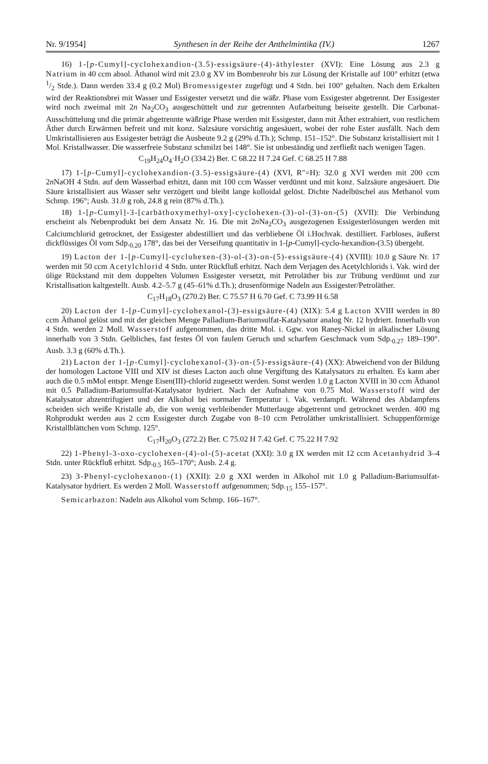Nr. 9/1954] Synthesen in der Reihe der Anthelmintika (IV.) 1267
16) 1-[p-Cumyl]-cyclohexandion-(3.5)-essigsäure-(4)-äthylester (XVI): Eine Lösung aus 2.3 g Natrium in 40 ccm absol. Äthanol wird mit 23.0 g XV im Bombenrohr bis zur Lösung der Kristalle auf 100° erhitzt (etwa 1/2 Stde.). Dann werden 33.4 g (0.2 Mol) Bromessigester zugefügt und 4 Stdn. bei 100° gehalten. Nach dem Erkalten wird der Reaktionsbrei mit Wasser und Essigester versetzt und die wäßr. Phase vom Essigester abgetrennt. Der Essigester wird noch zweimal mit 2n Na<sub>2</sub>CO<sub>3</sub> ausgeschüttelt und zur getrennten Aufarbeitung beiseite gestellt. Die Carbonat-Ausschüttelung und die primär abgetrennte wäßrige Phase werden mit Essigester, dann mit Äther extrahiert, von restlichem Äther durch Erwärmen befreit und mit konz. Salzsäure vorsichtig angesäuert, wobei der rohe Ester ausfällt. Nach dem Umkristallisieren aus Essigester beträgt die Ausbeute 9.2 g (29% d.Th.); Schmp. 151–152°. Die Substanz kristallisiert mit 1 Mol. Kristallwasser. Die wasserfreie Substanz schmilzt bei 148°. Sie ist unbeständig und zerfließt nach wenigen Tagen.
C<sub>19</sub>H<sub>24</sub>O<sub>4</sub>·H<sub>2</sub>O (334.2) Ber. C 68.22 H 7.24 Gef. C 68.25 H 7.88
17) 1-[p-Cumyl]-cyclohexandion-(3.5)-essigsäure-(4) (XVI, R″=H): 32.0 g XVI werden mit 200 ccm 2n NaOH 4 Stdn. auf dem Wasserbad erhitzt, dann mit 100 ccm Wasser verdünnt und mit konz. Salzsäure angesäuert. Die Säure kristallisiert aus Wasser sehr verzögert und bleibt lange kolloidal gelöst. Dichte Nadelbüschel aus Methanol vom Schmp. 196°; Ausb. 31.0 g roh, 24.8 g rein (87% d.Th.).
18) 1-[p-Cumyl]-3-[carbäthoxymethyl-oxy]-cyclohexen-(3)-ol-(3)-on-(5) (XVII): Die Verbindung erscheint als Nebenprodukt bei dem Ansatz Nr. 16. Die mit 2n Na<sub>2</sub>CO<sub>3</sub> ausgezogenen Essigesterlösungen werden mit Calciumchlorid getrocknet, der Essigester abdestilliert und das verbliebene Öl i.Hochvak. destilliert. Farbloses, äußerst dickflüssiges Öl vom Sdp.<sub>0.20</sub> 178°, das bei der Verseifung quantitativ in 1-[p-Cumyl]-cyclo-hexandion-(3.5) übergeht.
19) Lacton der 1-[p-Cumyl]-cyclohexen-(3)-ol-(3)-on-(5)-essigsäure-(4) (XVIII): 10.0 g Säure Nr. 17 werden mit 50 ccm Acetylchlorid 4 Stdn. unter Rückfluß erhitzt. Nach dem Verjagen des Acetylchlorids i. Vak. wird der ölige Rückstand mit dem doppelten Volumen Essigester versetzt, mit Petroläther bis zur Trübung verdünnt und zur Kristallisation kaltgestellt. Ausb. 4.2–5.7 g (45–61% d.Th.); drusenförmige Nadeln aus Essigester/Petroläther.
C<sub>17</sub>H<sub>18</sub>O<sub>3</sub> (270.2) Ber. C 75.57 H 6.70 Gef. C 73.99 H 6.58
20) Lacton der 1-[p-Cumyl]-cyclohexanol-(3)-essigsäure-(4) (XIX): 5.4 g Lacton XVIII werden in 80 ccm Äthanol gelöst und mit der gleichen Menge Palladium-Bariumsulfat-Katalysator analog Nr. 12 hydriert. Innerhalb von 4 Stdn. werden 2 Moll. Wasserstoff aufgenommen, das dritte Mol. i. Ggw. von Raney-Nickel in alkalischer Lösung innerhalb von 3 Stdn. Gelbliches, fast festes Öl von faulem Geruch und scharfem Geschmack vom Sdp.<sub>0.27</sub> 189–190°. Ausb. 3.3 g (60% d.Th.).
21) Lacton der 1-[p-Cumyl]-cyclohexanol-(3)-on-(5)-essigsäure-(4) (XX): Abweichend von der Bildung der homologen Lactone VIII und XIV ist dieses Lacton auch ohne Vergiftung des Katalysators zu erhalten. Es kann aber auch die 0.5 mMol entspr. Menge Eisen(III)-chlorid zugesetzt werden. Sonst werden 1.0 g Lacton XVIII in 30 ccm Äthanol mit 0.5 Palladium-Bariumsulfat-Katalysator hydriert. Nach der Aufnahme von 0.75 Mol. Wasserstoff wird der Katalysator abzentrifugiert und der Alkohol bei normaler Temperatur i. Vak. verdampft. Während des Abdampfens scheiden sich weiße Kristalle ab, die von wenig verbleibender Mutterlauge abgetrennt und getrocknet werden. 400 mg Rohprodukt werden aus 2 ccm Essigester durch Zugabe von 8–10 ccm Petroläther umkristallisiert. Schuppenförmige Kristallblättchen vom Schmp. 125°.
C<sub>17</sub>H<sub>20</sub>O<sub>3</sub> (272.2) Ber. C 75.02 H 7.42 Gef. C 75.22 H 7.92
22) 1-Phenyl-3-oxo-cyclohexen-(4)-ol-(5)-acetat (XXI): 3.0 g IX werden mit 12 ccm Acetanhydrid 3–4 Stdn. unter Rückfluß erhitzt. Sdp.<sub>0.5</sub> 165–170°; Ausb. 2.4 g.
23) 3-Phenyl-cyclohexanon-(1) (XXII): 2.0 g XXI werden in Alkohol mit 1.0 g Palladium-Bariumsulfat-Katalysator hydriert. Es werden 2 Moll. Wasserstoff aufgenommen; Sdp.<sub>15</sub> 155–157°.
Semicarbazon: Nadeln aus Alkohol vom Schmp. 166–167°.